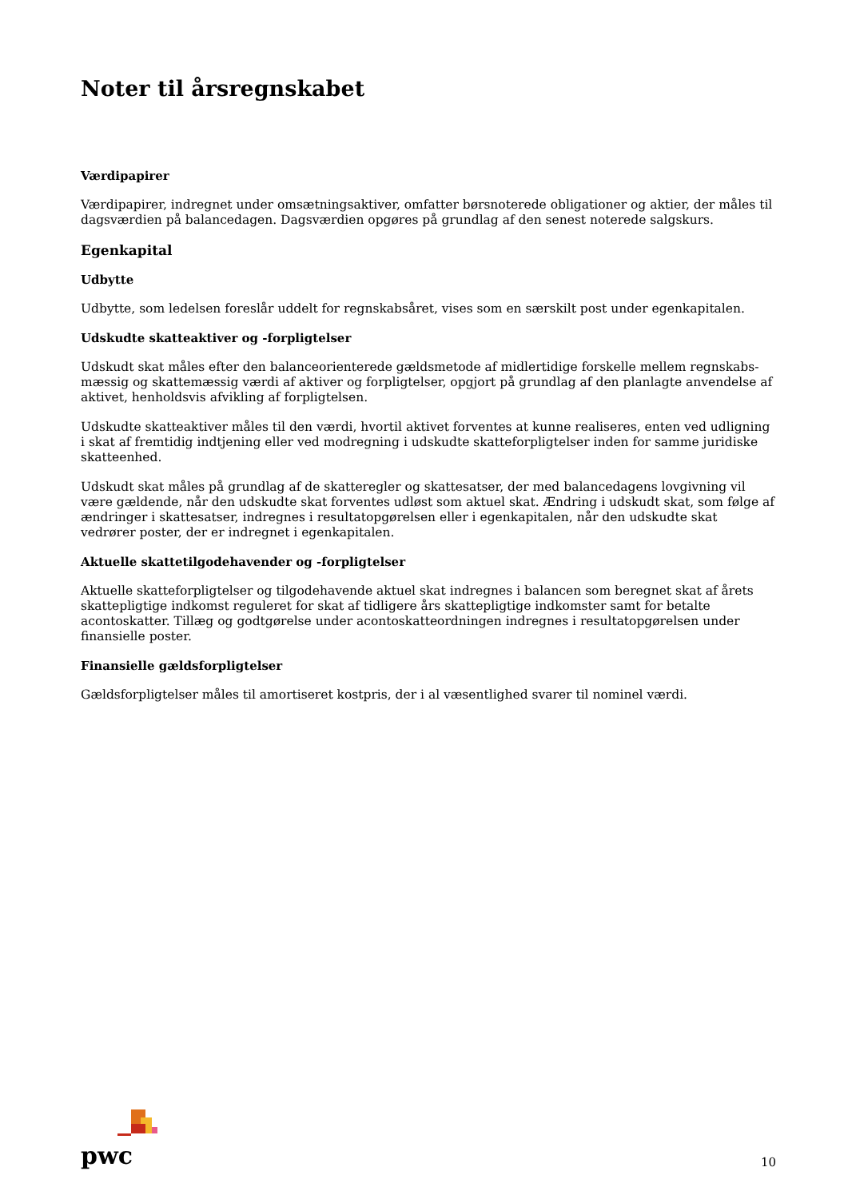Noter til årsregnskabet
Værdipapirer
Værdipapirer, indregnet under omsætningsaktiver, omfatter børsnoterede obligationer og aktier, der måles til dagsværdien på balancedagen. Dagsværdien opgøres på grundlag af den senest noterede salgskurs.
Egenkapital
Udbytte
Udbytte, som ledelsen foreslår uddelt for regnskabsåret, vises som en særskilt post under egenkapitalen.
Udskudte skatteaktiver og -forpligtelser
Udskudt skat måles efter den balanceorienterede gældsmetode af midlertidige forskelle mellem regnskabs-mæssig og skattemæssig værdi af aktiver og forpligtelser, opgjort på grundlag af den planlagte anvendelse af aktivet, henholdsvis afvikling af forpligtelsen.
Udskudte skatteaktiver måles til den værdi, hvortil aktivet forventes at kunne realiseres, enten ved udligning i skat af fremtidig indtjening eller ved modregning i udskudte skatteforpligtelser inden for samme juridiske skatteenhed.
Udskudt skat måles på grundlag af de skatteregler og skattesatser, der med balancedagens lovgivning vil være gældende, når den udskudte skat forventes udløst som aktuel skat. Ændring i udskudt skat, som følge af ændringer i skattesatser, indregnes i resultatopgørelsen eller i egenkapitalen, når den udskudte skat vedrører poster, der er indregnet i egenkapitalen.
Aktuelle skattetilgodehavender og -forpligtelser
Aktuelle skatteforpligtelser og tilgodehavende aktuel skat indregnes i balancen som beregnet skat af årets skattepligtige indkomst reguleret for skat af tidligere års skattepligtige indkomster samt for betalte acontoskatter. Tillæg og godtgørelse under acontoskatteordningen indregnes i resultatopgørelsen under finansielle poster.
Finansielle gældsforpligtelser
Gældsforpligtelser måles til amortiseret kostpris, der i al væsentlighed svarer til nominel værdi.
pwc
10